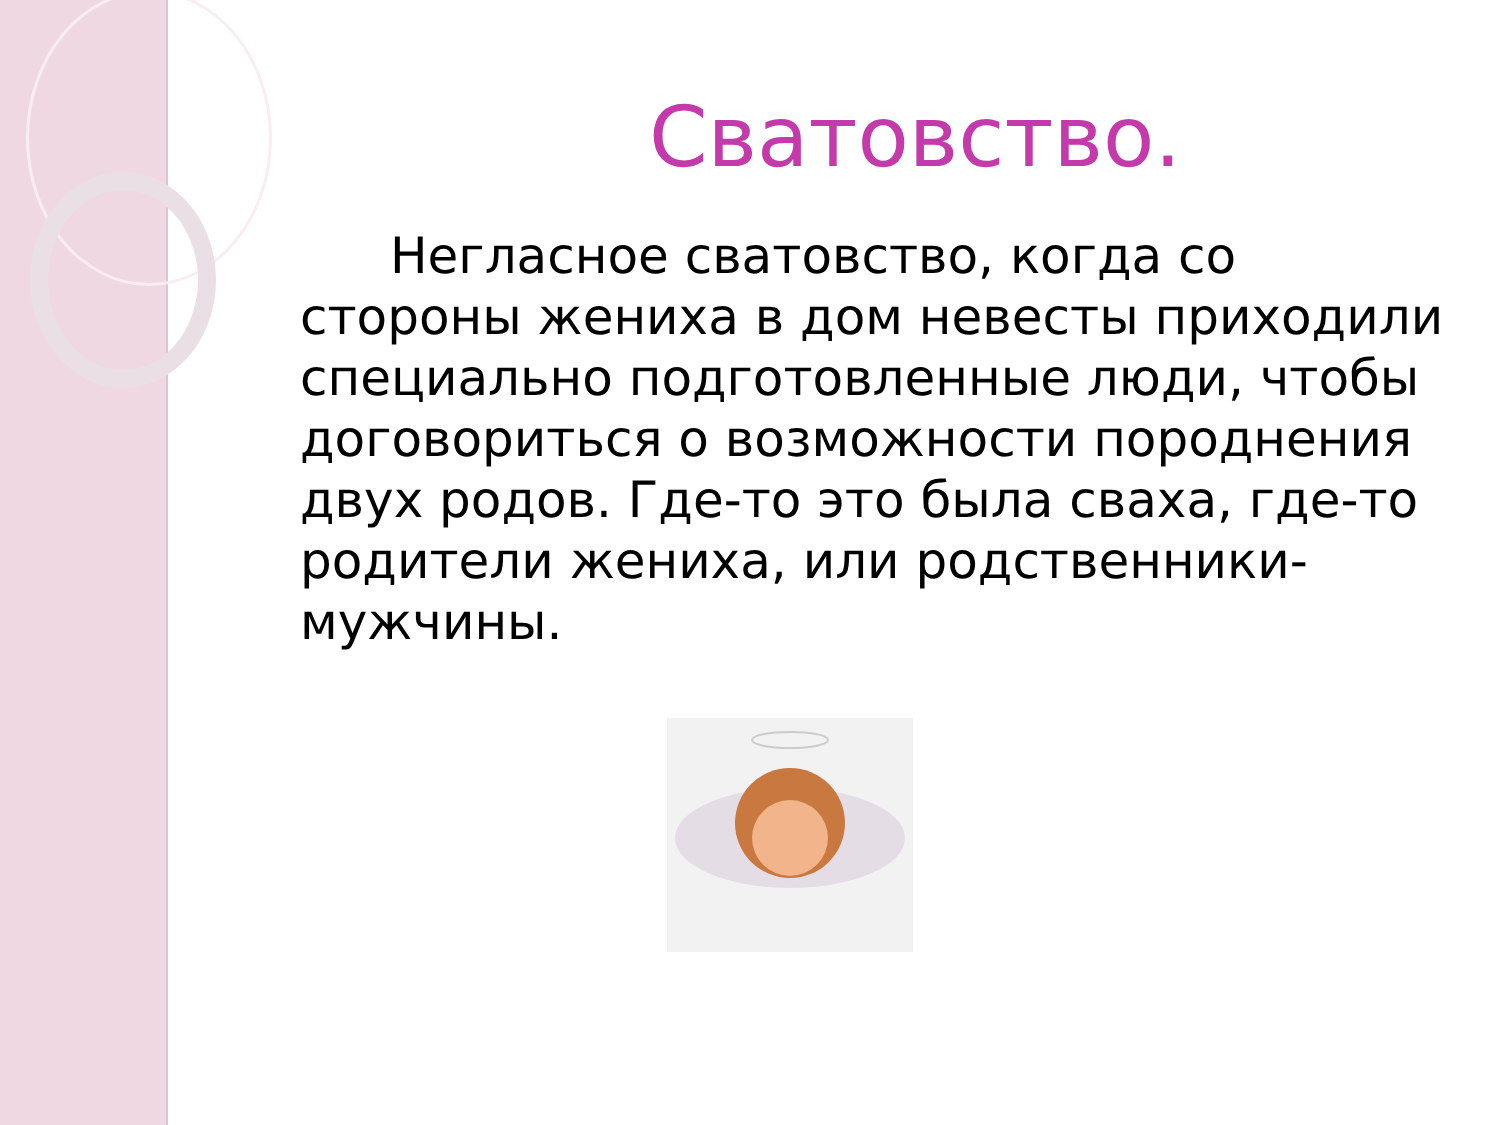Сватовство.
Негласное сватовство, когда со стороны жениха в дом невесты приходили специально подготовленные люди, чтобы договориться о возможности породнения двух родов. Где-то это была сваха, где-то родители жениха, или родственники-мужчины.